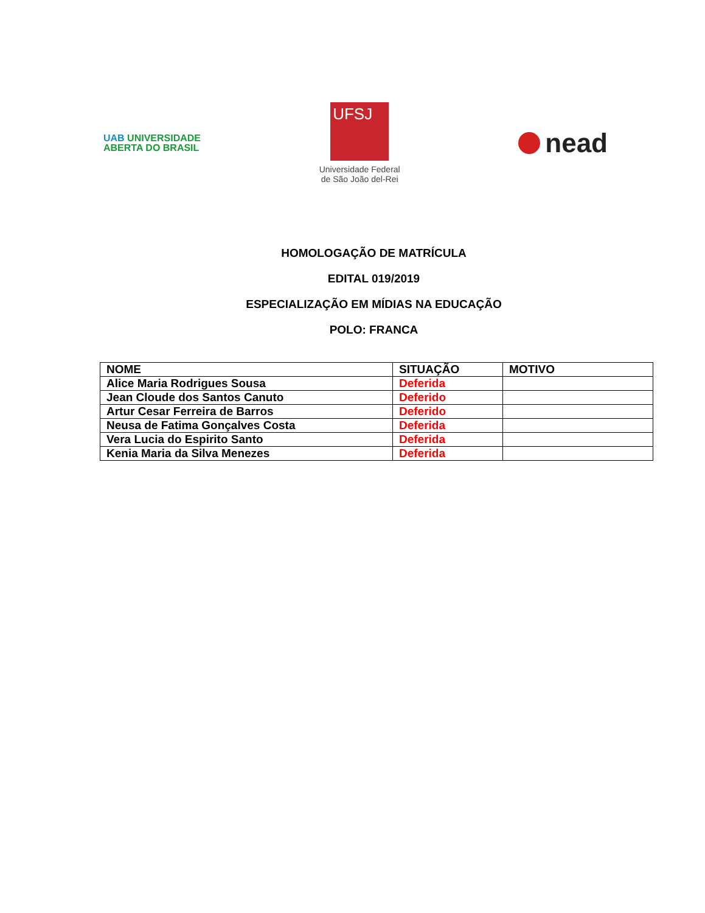UAB UNIVERSIDADE
ABERTA DO BRASIL
UFSJ
Universidade Federal
de São João del-Rei
nead
HOMOLOGAÇÃO DE MATRÍCULA
EDITAL 019/2019
ESPECIALIZAÇÃO EM MÍDIAS NA EDUCAÇÃO
POLO: FRANCA
| NOME | SITUAÇÃO | MOTIVO |
| --- | --- | --- |
| Alice Maria Rodrigues Sousa | Deferida | |
| Jean Cloude dos Santos Canuto | Deferido | |
| Artur Cesar Ferreira de Barros | Deferido | |
| Neusa de Fatima Gonçalves Costa | Deferida | |
| Vera Lucia do Espirito Santo | Deferida | |
| Kenia Maria da Silva Menezes | Deferida | |